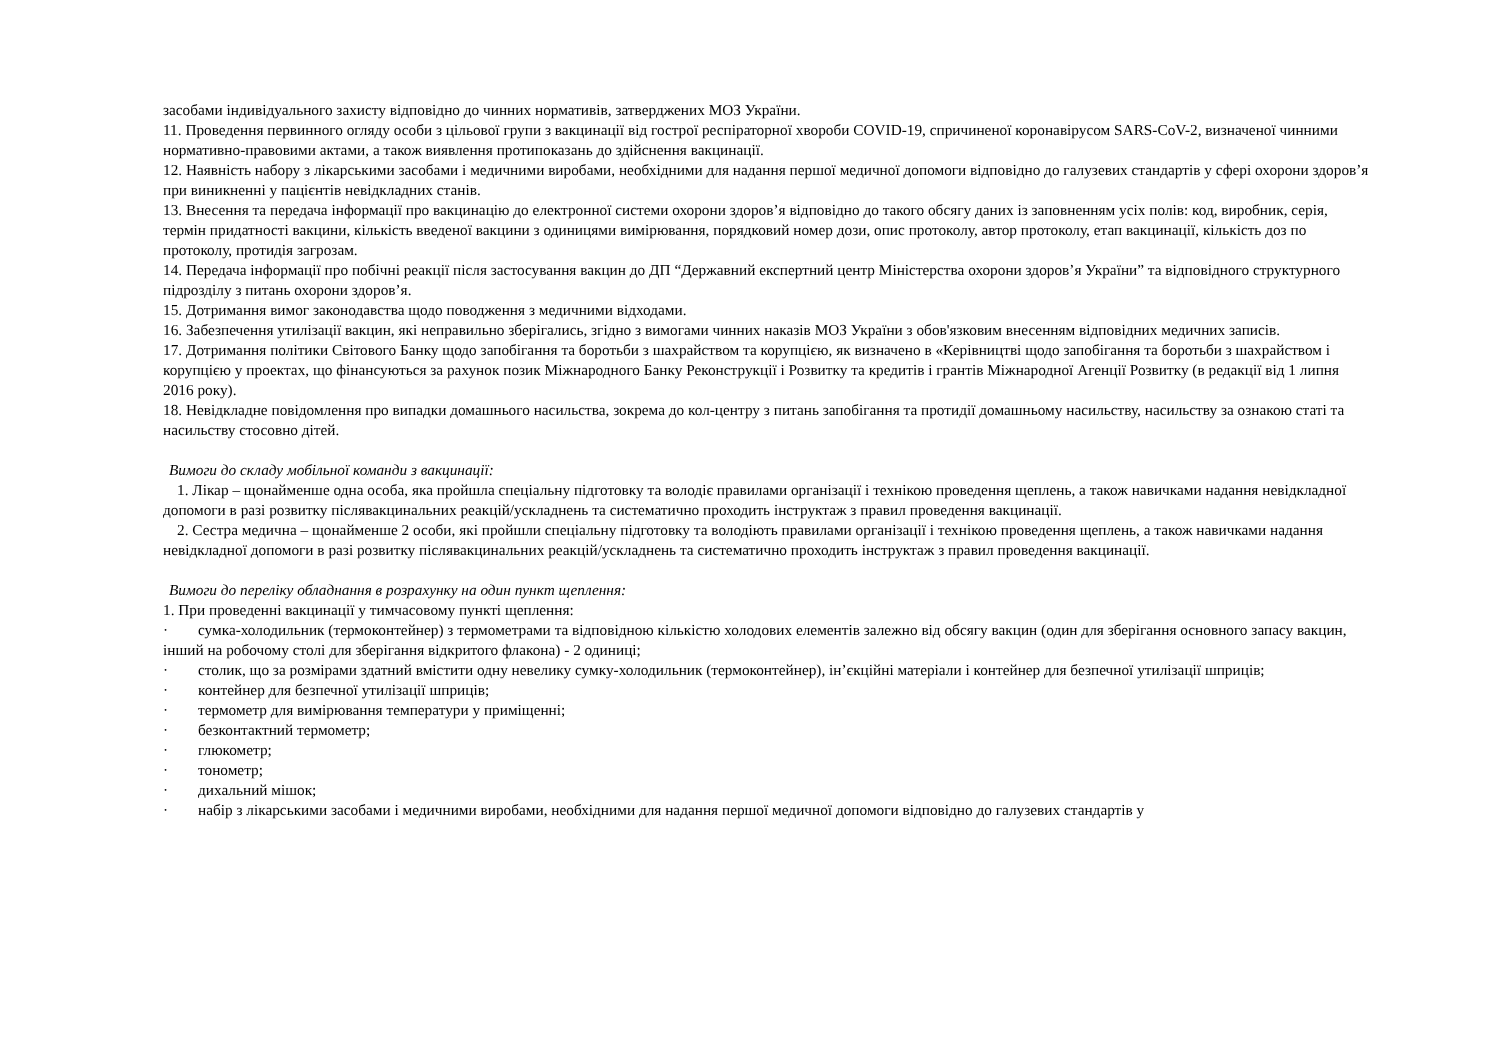засобами індивідуального захисту відповідно до чинних нормативів, затверджених МОЗ України.
11. Проведення первинного огляду особи з цільової групи з вакцинації від гострої респіраторної хвороби COVID-19, спричиненої коронавірусом SARS-CoV-2, визначеної чинними нормативно-правовими актами, а також виявлення протипоказань до здійснення вакцинації.
12. Наявність набору з лікарськими засобами і медичними виробами, необхідними для надання першої медичної допомоги відповідно до галузевих стандартів у сфері охорони здоров’я при виникненні у пацієнтів невідкладних станів.
13. Внесення та передача інформації про вакцинацію до електронної системи охорони здоров’я відповідно до такого обсягу даних із заповненням усіх полів: код, виробник, серія, термін придатності вакцини, кількість введеної вакцини з одиницями вимірювання, порядковий номер дози, опис протоколу, автор протоколу, етап вакцинації, кількість доз по протоколу, протидія загрозам.
14. Передача інформації про побічні реакції після застосування вакцин до ДП “Державний експертний центр Міністерства охорони здоров’я України” та відповідного структурного підрозділу з питань охорони здоров’я.
15. Дотримання вимог законодавства щодо поводження з медичними відходами.
16. Забезпечення утилізації вакцин, які неправильно зберігались, згідно з вимогами чинних наказів МОЗ України з обов'язковим внесенням відповідних медичних записів.
17. Дотримання політики Світового Банку щодо запобігання та боротьби з шахрайством та корупцією, як визначено в «Керівництві щодо запобігання та боротьби з шахрайством і корупцією у проектах, що фінансуються за рахунок позик Міжнародного Банку Реконструкції і Розвитку та кредитів і грантів Міжнародної Агенції Розвитку (в редакції від 1 липня 2016 року).
18. Невідкладне повідомлення про випадки домашнього насильства, зокрема до кол-центру з питань запобігання та протидії домашньому насильству, насильству за ознакою статі та насильству стосовно дітей.
Вимоги до складу мобільної команди з вакцинації:
1. Лікар – щонайменше одна особа, яка пройшла спеціальну підготовку та володіє правилами організації і технікою проведення щеплень, а також навичками надання невідкладної допомоги в разі розвитку післявакцинальних реакцій/ускладнень та систематично проходить інструктаж з правил проведення вакцинації.
2. Сестра медична – щонайменше 2 особи, які пройшли спеціальну підготовку та володіють правилами організації і технікою проведення щеплень, а також навичками надання невідкладної допомоги в разі розвитку післявакцинальних реакцій/ускладнень та систематично проходить інструктаж з правил проведення вакцинації.
Вимоги до переліку обладнання в розрахунку на один пункт щеплення:
1. При проведенні вакцинації у тимчасовому пункті щеплення:
· сумка-холодильник (термоконтейнер) з термометрами та відповідною кількістю холодових елементів залежно від обсягу вакцин (один для зберігання основного запасу вакцин, інший на робочому столі для зберігання відкритого флакона) - 2 одиниці;
· столик, що за розмірами здатний вмістити одну невелику сумку-холодильник (термоконтейнер), ін’єкційні матеріали і контейнер для безпечної утилізації шприців;
· контейнер для безпечної утилізації шприців;
· термометр для вимірювання температури у приміщенні;
· безконтактний термометр;
· глюкометр;
· тонометр;
· дихальний мішок;
· набір з лікарськими засобами і медичними виробами, необхідними для надання першої медичної допомоги відповідно до галузевих стандартів у